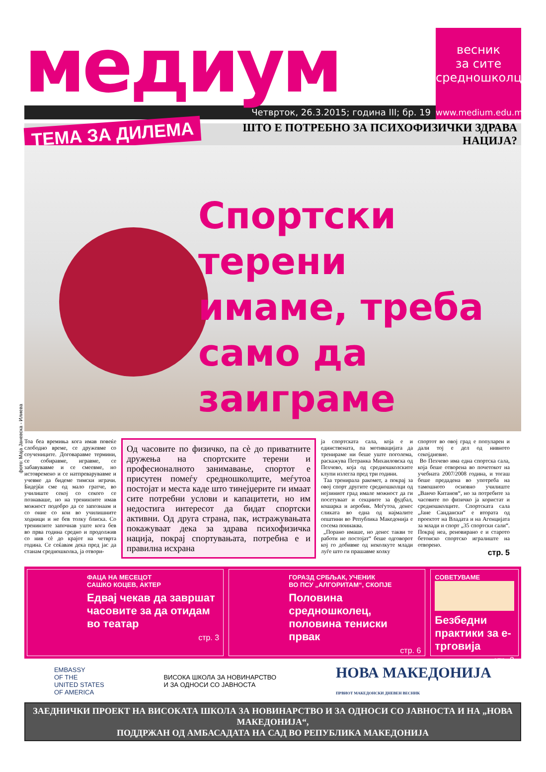фото: Маја Јаневска - Илиева
медиум
весник
за сите
средношколци
Четврток, 26.3.2015; година III; бр. 19 www.medium.edu.mk
ТЕМА ЗА ДИЛЕМА
ШТО Е ПОТРЕБНО ЗА ПСИХОФИЗИЧКИ ЗДРАВА НАЦИЈА?
Спортски терени имаме, треба само да заиграме
Тоа беа времиња кога имав повеќе слободно време, се дружевме со соучениците. Договаравме термини, се собиравме, игравме, се забавувавме и се смеевме, но истовремено и се натпреварувавме и учевме да бидеме тимски играчи. Бидејќи сме од мало гратче, во училиште секој со секого се познаваше, но на тренинзите имав можност подобро да се запознаам и со оние со кои во училишните ходници и не бев толку блиска. Со тренинзите започнав уште кога бев во прва година средно и продолжив со нив сè до крајот на четврта година. Се сеќавам дека пред јас да станам средношколка, ја отвори-
Од часовите по физичко, па сè до приватните дружења на спортските терени и професионалното занимавање, спортот е присутен помеѓу средношколците, меѓутоа постојат и места каде што тинејџерите ги имаат сите потребни услови и капацитети, но им недостига интересот да бидат спортски активни. Од друга страна, пак, истражувањата покажуваат дека за здрава психофизичка нација, покрај спортувањата, потребна е и правилна исхрана
ја спортската сала, која е и единствената, па мотивацијата да тренираме ни беше уште поголема, раскажува Петранка Михаиловска од Пехчево, која од средношколските клупи излегла пред три години.
Таа тренирала ракомет, а покрај за овој спорт другите средношколци од нејзиниот град имале можност да ги посетуваат и секциите за фудбал, кошарка и аеробик. Меѓутоа, денес сликата во една од најмалите општини во Република Македонија е сосема поинаква.
„Порано имаше, но денес такви те работи не постојат“ беше одговорот кој го добивме од неколкуте млади луѓе што ги прашавме колку
спортот во овој град е популарен и дали тој е дел од нивното секојдневие.
Во Пехчево има една спортска сала, која беше отворена во почетокот на учебната 2007/2008 година, и тогаш беше предадена во употреба на тамошното основно училиште „Ванчо Китанов“, но за потребите за часовите по физичко ја користат и средношколците. Спортската сала „Јане Сандански“ е втората од проектот на Владата и на Агенцијата за млади и спорт „35 спортски сали“. Покрај неа, реновирано е и старото бетонско спортско игралиште на отворено.
стр. 5
ФАЦА НА МЕСЕЦОТ
САШКО КОЦЕВ, АКТЕР
Едвај чекав да завршат часовите за да отидам во театар
стр. 3
ГОРАЗД СРБЉАК, УЧЕНИК
ВО ПСУ „АЛГОРИТАМ“, СКОПЈЕ
Половина средношколец, половина тениски првак
стр. 6
СОВЕТУВАМЕ
Безбедни практики за е-трговија
стр. 8
EMBASSY
OF THE
UNITED STATES
OF AMERICA
ВИСОКА ШКОЛА ЗА НОВИНАРСТВО
И ЗА ОДНОСИ СО ЈАВНОСТА
НОВА МАКЕДОНИЈА
ПРВИОТ МАКЕДОНСКИ ДНЕВЕН ВЕСНИК
ЗАЕДНИЧКИ ПРОЕКТ НА ВИСОКАТА ШКОЛА ЗА НОВИНАРСТВО И ЗА ОДНОСИ СО ЈАВНОСТА И НА „НОВА МАКЕДОНИЈА“,
ПОДДРЖАН ОД АМБАСАДАТА НА САД ВО РЕПУБЛИКА МАКЕДОНИЈА